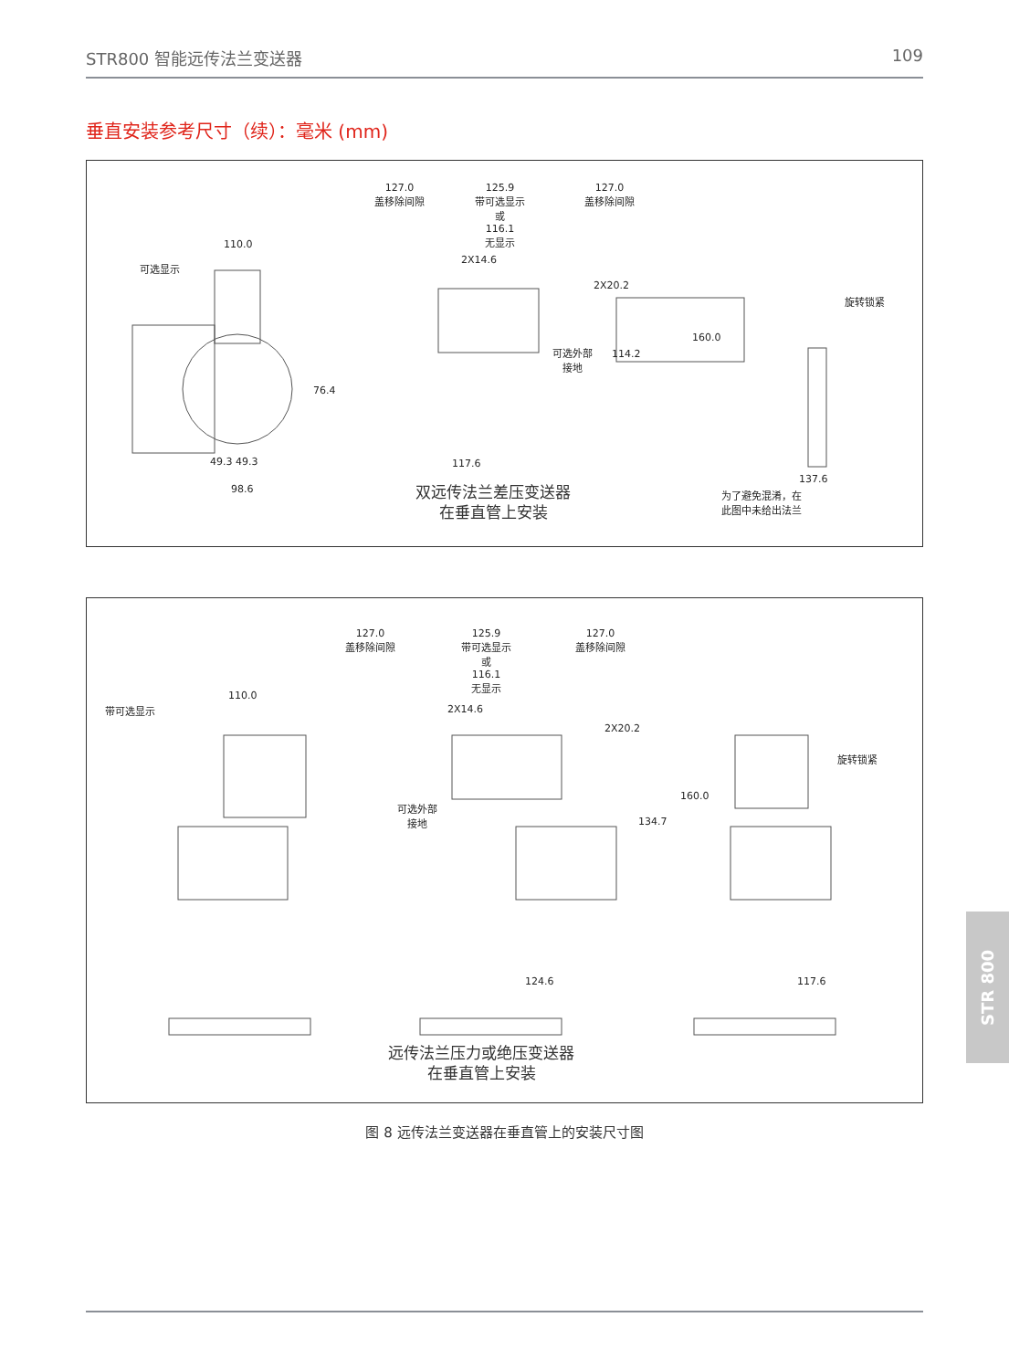STR800 智能远传法兰变送器 109
垂直安装参考尺寸（续）：毫米 (mm)
110.0
可选显示
76.4
49.3 49.3
98.6
127.0
盖移除间隙
125.9
带可选显示
或
116.1
无显示
127.0
盖移除间隙
2X14.6
2X20.2
可选外部
接地
114.2
117.6
双远传法兰差压变送器
在垂直管上安装
160.0
旋转锁紧
137.6
为了避免混淆，在
此图中未给出法兰
110.0
带可选显示
127.0
盖移除间隙
125.9
带可选显示
或
116.1
无显示
127.0
盖移除间隙
2X14.6
2X20.2
可选外部
接地
134.7
160.0
旋转锁紧
124.6 117.6
远传法兰压力或绝压变送器
在垂直管上安装
图 8 远传法兰变送器在垂直管上的安装尺寸图
STR 800